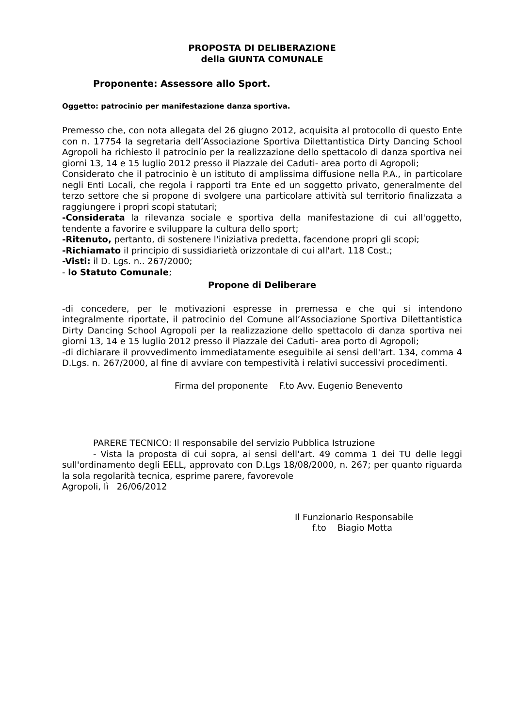PROPOSTA DI DELIBERAZIONE
della GIUNTA COMUNALE
Proponente: Assessore allo Sport.
Oggetto: patrocinio per manifestazione danza sportiva.
Premesso che, con nota allegata del 26 giugno 2012, acquisita al protocollo di questo Ente con n. 17754 la segretaria dell’Associazione Sportiva Dilettantistica Dirty Dancing School Agropoli ha richiesto il patrocinio per la realizzazione dello spettacolo di danza sportiva nei giorni 13, 14 e 15 luglio 2012 presso il Piazzale dei Caduti- area porto di Agropoli;
Considerato che il patrocinio è un istituto di amplissima diffusione nella P.A., in particolare negli Enti Locali, che regola i rapporti tra Ente ed un soggetto privato, generalmente del terzo settore che si propone di svolgere una particolare attività sul territorio finalizzata a raggiungere i propri scopi statutari;
-Considerata la rilevanza sociale e sportiva della manifestazione di cui all'oggetto, tendente a favorire e sviluppare la cultura dello sport;
-Ritenuto, pertanto, di sostenere l'iniziativa predetta, facendone propri gli scopi;
-Richiamato il principio di sussidiarietà orizzontale di cui all'art. 118 Cost.;
-Visti: il D. Lgs. n.. 267/2000;
- lo Statuto Comunale;
Propone di Deliberare
-di concedere, per le motivazioni espresse in premessa e che qui si intendono integralmente riportate, il patrocinio del Comune all’Associazione Sportiva Dilettantistica Dirty Dancing School Agropoli per la realizzazione dello spettacolo di danza sportiva nei giorni 13, 14 e 15 luglio 2012 presso il Piazzale dei Caduti- area porto di Agropoli;
-di dichiarare il provvedimento immediatamente eseguibile ai sensi dell'art. 134, comma 4 D.Lgs. n. 267/2000, al fine di avviare con tempestività i relativi successivi procedimenti.
Firma del proponente F.to Avv. Eugenio Benevento
PARERE TECNICO: Il responsabile del servizio Pubblica Istruzione
- Vista la proposta di cui sopra, ai sensi dell'art. 49 comma 1 dei TU delle leggi sull'ordinamento degli EELL, approvato con D.Lgs 18/08/2000, n. 267; per quanto riguarda la sola regolarità tecnica, esprime parere, favorevole
Agropoli, lì 26/06/2012
Il Funzionario Responsabile
f.to Biagio Motta